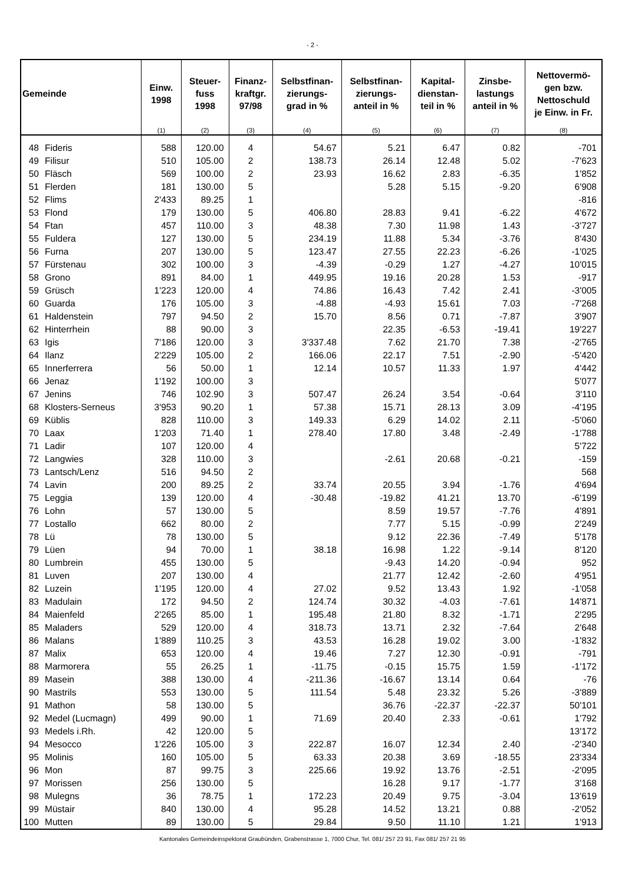- 2 -
| Gemeinde | | Einw. 1998 | Steuer- fuss 1998 | Finanz- kraftgr. 97/98 | Selbstfinan- zierungs- grad in % | Selbstfinan- zierungs- anteil in % | Kapital- dienstan- teil in % | Zinsbe- lastungs anteil in % | Nettovermö- gen bzw. Nettoschuld je Einw. in Fr. |
| --- | --- | --- | --- | --- | --- | --- | --- | --- | --- |
| | | (1) | (2) | (3) | (4) | (5) | (6) | (7) | (8) |
| 48 | Fideris | 588 | 120.00 | 4 | 54.67 | 5.21 | 6.47 | 0.82 | -701 |
| 49 | Filisur | 510 | 105.00 | 2 | 138.73 | 26.14 | 12.48 | 5.02 | -7'623 |
| 50 | Fläsch | 569 | 100.00 | 2 | 23.93 | 16.62 | 2.83 | -6.35 | 1'852 |
| 51 | Flerden | 181 | 130.00 | 5 | | 5.28 | 5.15 | -9.20 | 6'908 |
| 52 | Flims | 2'433 | 89.25 | 1 | | | | | -816 |
| 53 | Flond | 179 | 130.00 | 5 | 406.80 | 28.83 | 9.41 | -6.22 | 4'672 |
| 54 | Ftan | 457 | 110.00 | 3 | 48.38 | 7.30 | 11.98 | 1.43 | -3'727 |
| 55 | Fuldera | 127 | 130.00 | 5 | 234.19 | 11.88 | 5.34 | -3.76 | 8'430 |
| 56 | Furna | 207 | 130.00 | 5 | 123.47 | 27.55 | 22.23 | -6.26 | -1'025 |
| 57 | Fürstenau | 302 | 100.00 | 3 | -4.39 | -0.29 | 1.27 | -4.27 | 10'015 |
| 58 | Grono | 891 | 84.00 | 1 | 449.95 | 19.16 | 20.28 | 1.53 | -917 |
| 59 | Grüsch | 1'223 | 120.00 | 4 | 74.86 | 16.43 | 7.42 | 2.41 | -3'005 |
| 60 | Guarda | 176 | 105.00 | 3 | -4.88 | -4.93 | 15.61 | 7.03 | -7'268 |
| 61 | Haldenstein | 797 | 94.50 | 2 | 15.70 | 8.56 | 0.71 | -7.87 | 3'907 |
| 62 | Hinterrhein | 88 | 90.00 | 3 | | 22.35 | -6.53 | -19.41 | 19'227 |
| 63 | Igis | 7'186 | 120.00 | 3 | 3'337.48 | 7.62 | 21.70 | 7.38 | -2'765 |
| 64 | Ilanz | 2'229 | 105.00 | 2 | 166.06 | 22.17 | 7.51 | -2.90 | -5'420 |
| 65 | Innerferrera | 56 | 50.00 | 1 | 12.14 | 10.57 | 11.33 | 1.97 | 4'442 |
| 66 | Jenaz | 1'192 | 100.00 | 3 | | | | | 5'077 |
| 67 | Jenins | 746 | 102.90 | 3 | 507.47 | 26.24 | 3.54 | -0.64 | 3'110 |
| 68 | Klosters-Serneus | 3'953 | 90.20 | 1 | 57.38 | 15.71 | 28.13 | 3.09 | -4'195 |
| 69 | Küblis | 828 | 110.00 | 3 | 149.33 | 6.29 | 14.02 | 2.11 | -5'060 |
| 70 | Laax | 1'203 | 71.40 | 1 | 278.40 | 17.80 | 3.48 | -2.49 | -1'788 |
| 71 | Ladir | 107 | 120.00 | 4 | | | | | 5'722 |
| 72 | Langwies | 328 | 110.00 | 3 | | -2.61 | 20.68 | -0.21 | -159 |
| 73 | Lantsch/Lenz | 516 | 94.50 | 2 | | | | | 568 |
| 74 | Lavin | 200 | 89.25 | 2 | 33.74 | 20.55 | 3.94 | -1.76 | 4'694 |
| 75 | Leggia | 139 | 120.00 | 4 | -30.48 | -19.82 | 41.21 | 13.70 | -6'199 |
| 76 | Lohn | 57 | 130.00 | 5 | | 8.59 | 19.57 | -7.76 | 4'891 |
| 77 | Lostallo | 662 | 80.00 | 2 | | 7.77 | 5.15 | -0.99 | 2'249 |
| 78 | Lü | 78 | 130.00 | 5 | | 9.12 | 22.36 | -7.49 | 5'178 |
| 79 | Lüen | 94 | 70.00 | 1 | 38.18 | 16.98 | 1.22 | -9.14 | 8'120 |
| 80 | Lumbrein | 455 | 130.00 | 5 | | -9.43 | 14.20 | -0.94 | 952 |
| 81 | Luven | 207 | 130.00 | 4 | | 21.77 | 12.42 | -2.60 | 4'951 |
| 82 | Luzein | 1'195 | 120.00 | 4 | 27.02 | 9.52 | 13.43 | 1.92 | -1'058 |
| 83 | Madulain | 172 | 94.50 | 2 | 124.74 | 30.32 | -4.03 | -7.61 | 14'871 |
| 84 | Maienfeld | 2'265 | 85.00 | 1 | 195.48 | 21.80 | 8.32 | -1.71 | 2'295 |
| 85 | Maladers | 529 | 120.00 | 4 | 318.73 | 13.71 | 2.32 | -7.64 | 2'648 |
| 86 | Malans | 1'889 | 110.25 | 3 | 43.53 | 16.28 | 19.02 | 3.00 | -1'832 |
| 87 | Malix | 653 | 120.00 | 4 | 19.46 | 7.27 | 12.30 | -0.91 | -791 |
| 88 | Marmorera | 55 | 26.25 | 1 | -11.75 | -0.15 | 15.75 | 1.59 | -1'172 |
| 89 | Masein | 388 | 130.00 | 4 | -211.36 | -16.67 | 13.14 | 0.64 | -76 |
| 90 | Mastrils | 553 | 130.00 | 5 | 111.54 | 5.48 | 23.32 | 5.26 | -3'889 |
| 91 | Mathon | 58 | 130.00 | 5 | | 36.76 | -22.37 | -22.37 | 50'101 |
| 92 | Medel (Lucmagn) | 499 | 90.00 | 1 | 71.69 | 20.40 | 2.33 | -0.61 | 1'792 |
| 93 | Medels i.Rh. | 42 | 120.00 | 5 | | | | | 13'172 |
| 94 | Mesocco | 1'226 | 105.00 | 3 | 222.87 | 16.07 | 12.34 | 2.40 | -2'340 |
| 95 | Molinis | 160 | 105.00 | 5 | 63.33 | 20.38 | 3.69 | -18.55 | 23'334 |
| 96 | Mon | 87 | 99.75 | 3 | 225.66 | 19.92 | 13.76 | -2.51 | -2'095 |
| 97 | Morissen | 256 | 130.00 | 5 | | 16.28 | 9.17 | -1.77 | 3'168 |
| 98 | Mulegns | 36 | 78.75 | 1 | 172.23 | 20.49 | 9.75 | -3.04 | 13'619 |
| 99 | Müstair | 840 | 130.00 | 4 | 95.28 | 14.52 | 13.21 | 0.88 | -2'052 |
| 100 | Mutten | 89 | 130.00 | 5 | 29.84 | 9.50 | 11.10 | 1.21 | 1'913 |
Kantonales Gemeindeinspektorat Graubünden, Grabenstrasse 1, 7000 Chur, Tel. 081/ 257 23 91, Fax 081/ 257 21 95